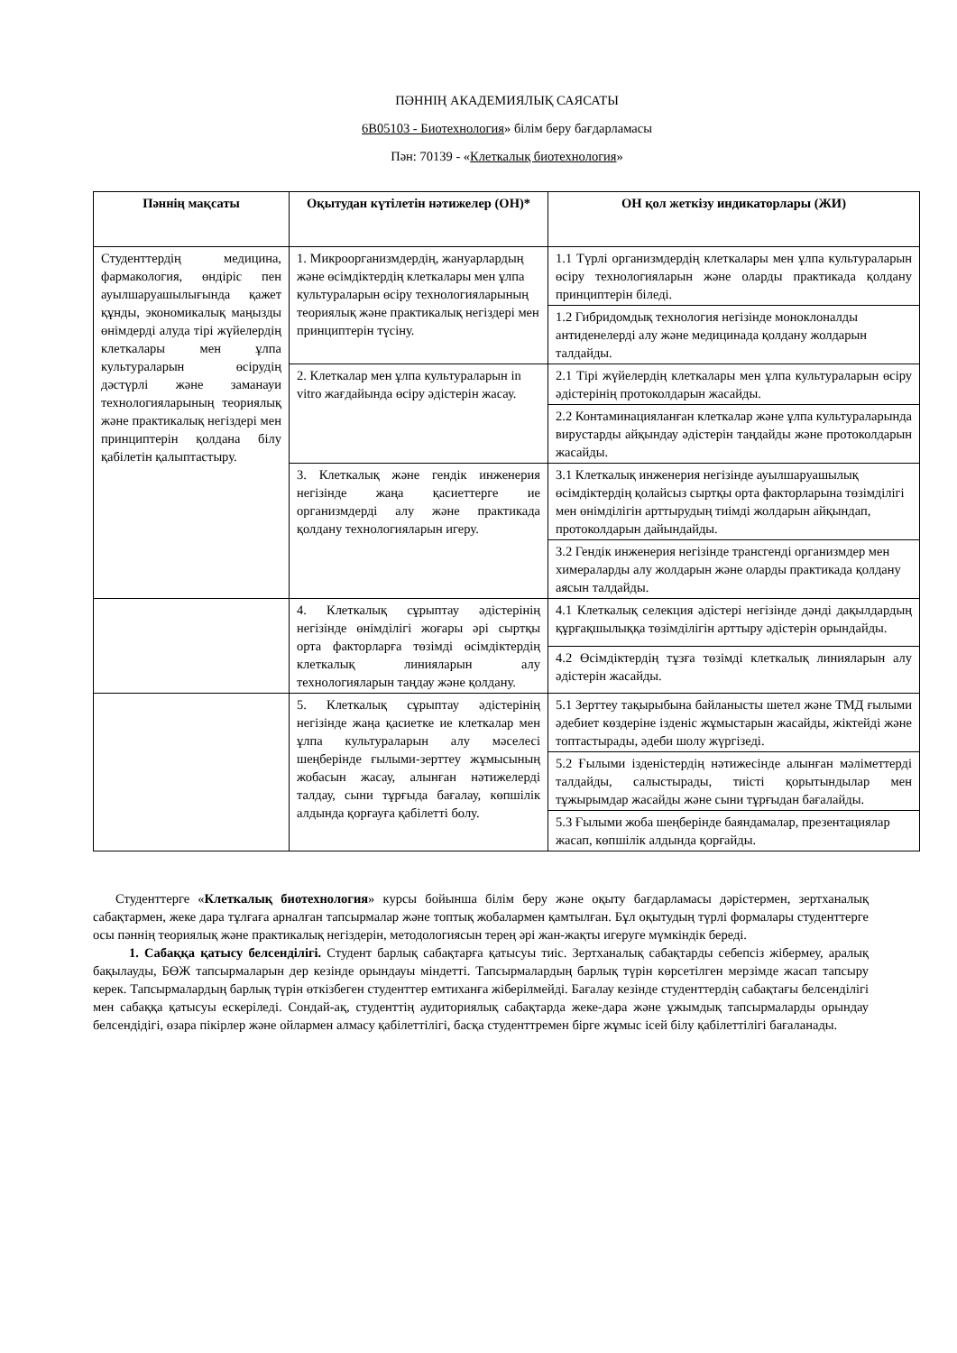ПӘННІҢ АКАДЕМИЯЛЫҚ САЯСАТЫ
6В05103 - Биотехнология» білім беру бағдарламасы
Пән: 70139 - «Клеткалық биотехнология»
| Пәннің мақсаты | Оқытудан күтілетін нәтижелер (ОН)* | ОН қол жеткізу индикаторлары (ЖИ) |
| --- | --- | --- |
| Студенттердің медицина, фармакология, өндіріс пен ауылшаруашылығында қажет құнды, экономикалық маңызды өнімдерді алуда тірі жүйелердің клеткалары мен ұлпа культураларын өсірудің дәстүрлі және заманауи технологияларының теориялық және практикалық негіздері мен принциптерін қолдана білу қабілетін қалыптастыру. | 1. Микроорганизмдердің, жануарлардың және өсімдіктердің клеткалары мен ұлпа культураларын өсіру технологияларының теориялық және практикалық негіздері мен принциптерін түсіну. | 1.1 Түрлі организмдердің клеткалары мен ұлпа культураларын өсіру технологияларын және оларды практикада қолдану принциптерін біледі. |
| | | 1.2 Гибридомдық технология негізінде моноклоналды антиденелерді алу және медицинада қолдану жолдарын талдайды. |
| | 2. Клеткалар мен ұлпа культураларын in vitro жағдайында өсіру әдістерін жасау. | 2.1 Тірі жүйелердің клеткалары мен ұлпа культураларын өсіру әдістерінің протоколдарын жасайды. |
| | | 2.2 Контаминацияланған клеткалар және ұлпа культураларында вирустарды айқындау әдістерін таңдайды және протоколдарын жасайды. |
| | 3. Клеткалық және гендік инженерия негізінде жаңа қасиеттерге ие организмдерді алу және практикада қолдану технологияларын игеру. | 3.1 Клеткалық инженерия негізінде ауылшаруашылық өсімдіктердің қолайсыз сыртқы орта факторларына төзімділігі мен өнімділігін арттырудың тиімді жолдарын айқындап, протоколдарын дайындайды. |
| | | 3.2 Гендік инженерия негізінде трансгенді организмдер мен химераларды алу жолдарын және оларды практикада қолдану аясын талдайды. |
| | 4. Клеткалық сұрыптау әдістерінің негізінде өнімділігі жоғары әрі сыртқы орта факторларға төзімді өсімдіктердің клеткалық линияларын алу технологияларын таңдау және қолдану. | 4.1 Клеткалық селекция әдістері негізінде дәнді дақылдардың құрғақшылыққа төзімділігін арттыру әдістерін орындайды. |
| | | 4.2 Өсімдіктердің тұзға төзімді клеткалық линияларын алу әдістерін жасайды. |
| | 5. Клеткалық сұрыптау әдістерінің негізінде жаңа қасиетке ие клеткалар мен ұлпа культураларын алу мәселесі шеңберінде ғылыми-зерттеу жұмысының жобасын жасау, алынған нәтижелерді талдау, сыни тұрғыда бағалау, көпшілік алдында қорғауға қабілетті болу. | 5.1 Зерттеу тақырыбына байланысты шетел және ТМД ғылыми әдебиет көздеріне ізденіс жұмыстарын жасайды, жіктейді және топтастырады, әдеби шолу жүргізеді. |
| | | 5.2 Ғылыми ізденістердің нәтижесінде алынған мәліметтерді талдайды, салыстырады, тиісті қорытындылар мен тұжырымдар жасайды және сыни тұрғыдан бағалайды. |
| | | 5.3 Ғылыми жоба шеңберінде баяндамалар, презентациялар жасап, көпшілік алдында қорғайды. |
Студенттерге «Клеткалық биотехнология» курсы бойынша білім беру және оқыту бағдарламасы дәрістермен, зертханалық сабақтармен, жеке дара тұлғаға арналған тапсырмалар және топтық жобалармен қамтылған. Бұл оқытудың түрлі формалары студенттерге осы пәннің теориялық және практикалық негіздерін, методологиясын терең әрі жан-жақты игеруге мүмкіндік береді.
1. Сабаққа қатысу белсенділігі. Студент барлық сабақтарға қатысуы тиіс. Зертханалық сабақтарды себепсіз жібермеу, аралық бақылауды, БӨЖ тапсырмаларын дер кезінде орындауы міндетті. Тапсырмалардың барлық түрін көрсетілген мерзімде жасап тапсыру керек. Тапсырмалардың барлық түрін өткізбеген студенттер емтиханға жіберілмейді. Бағалау кезінде студенттердің сабақтағы белсенділігі мен сабаққа қатысуы ескеріледі. Сондай-ақ, студенттің аудиториялық сабақтарда жеке-дара және ұжымдық тапсырмаларды орындау белсендідігі, өзара пікірлер және ойлармен алмасу қабілеттілігі, басқа студенттремен бірге жұмыс ісей білу қабілеттілігі бағаланады.